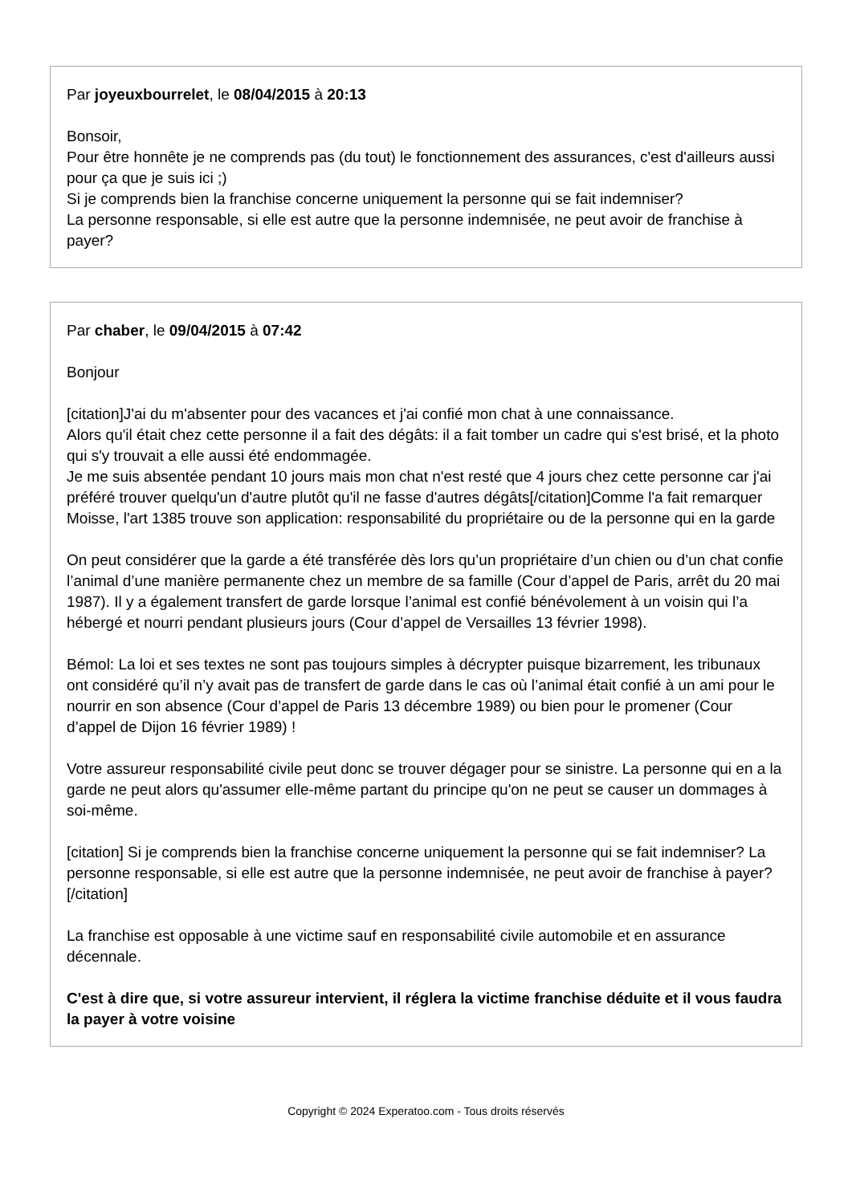Par joyeuxbourrelet, le 08/04/2015 à 20:13
Bonsoir,
Pour être honnête je ne comprends pas (du tout) le fonctionnement des assurances, c'est d'ailleurs aussi pour ça que je suis ici ;)
Si je comprends bien la franchise concerne uniquement la personne qui se fait indemniser?
La personne responsable, si elle est autre que la personne indemnisée, ne peut avoir de franchise à payer?
Par chaber, le 09/04/2015 à 07:42
Bonjour
[citation]J'ai du m'absenter pour des vacances et j'ai confié mon chat à une connaissance.
Alors qu'il était chez cette personne il a fait des dégâts: il a fait tomber un cadre qui s'est brisé, et la photo qui s'y trouvait a elle aussi été endommagée.
Je me suis absentée pendant 10 jours mais mon chat n'est resté que 4 jours chez cette personne car j'ai préféré trouver quelqu'un d'autre plutôt qu'il ne fasse d'autres dégâts[/citation]Comme l'a fait remarquer Moisse, l'art 1385 trouve son application: responsabilité du propriétaire ou de la personne qui en la garde
On peut considérer que la garde a été transférée dès lors qu’un propriétaire d’un chien ou d’un chat confie l’animal d’une manière permanente chez un membre de sa famille (Cour d’appel de Paris, arrêt du 20 mai 1987). Il y a également transfert de garde lorsque l’animal est confié bénévolement à un voisin qui l’a hébergé et nourri pendant plusieurs jours (Cour d’appel de Versailles 13 février 1998).
Bémol: La loi et ses textes ne sont pas toujours simples à décrypter puisque bizarrement, les tribunaux ont considéré qu’il n’y avait pas de transfert de garde dans le cas où l’animal était confié à un ami pour le nourrir en son absence (Cour d’appel de Paris 13 décembre 1989) ou bien pour le promener (Cour d’appel de Dijon 16 février 1989) !
Votre assureur responsabilité civile peut donc se trouver dégager pour se sinistre. La personne qui en a la garde ne peut alors qu'assumer elle-même partant du principe qu'on ne peut se causer un dommages à soi-même.
[citation] Si je comprends bien la franchise concerne uniquement la personne qui se fait indemniser? La personne responsable, si elle est autre que la personne indemnisée, ne peut avoir de franchise à payer?[/citation]
La franchise est opposable à une victime sauf en responsabilité civile automobile et en assurance décennale.
C'est à dire que, si votre assureur intervient, il réglera la victime franchise déduite et il vous faudra la payer à votre voisine
Copyright © 2024 Experatoo.com - Tous droits réservés